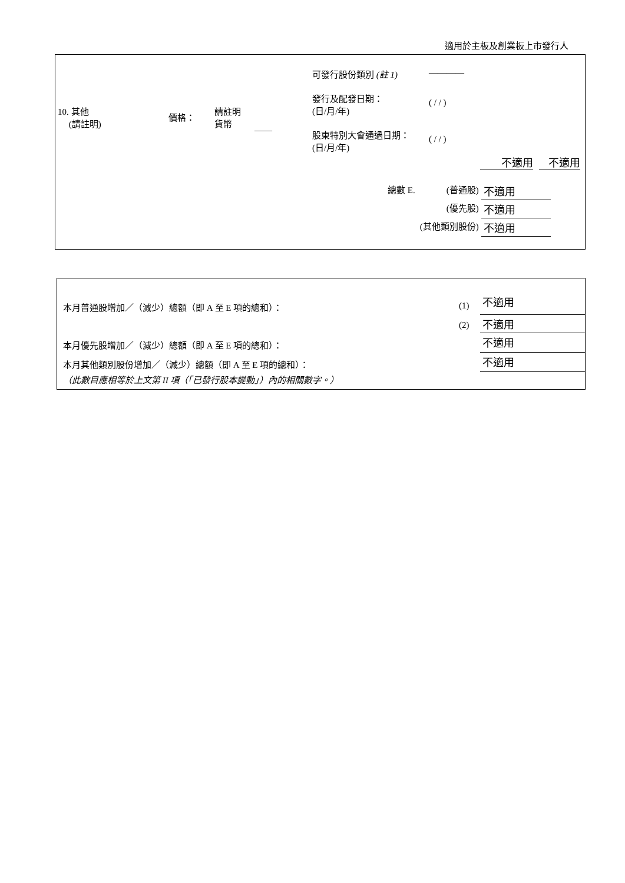適用於主板及創業板上市發行人
| 10. 其他 (請註明) | 價格： | 請註明 貨幣 | —— | 可發行股份類別 (註 1) | ———— |
| | | | | 發行及配發日期： (日/月/年) | ( / / ) |
| | | | | 股東特別大會通過日期： (日/月/年) | ( / / ) |
不適用 不適用
| 總數 E. | (普通股) | 不適用 |
| | (優先股) | 不適用 |
| | (其他類別股份) | 不適用 |
| 本月普通股增加／（減少）總額（即 A 至 E 項的總和）： | (1) | 不適用 |
| | (2) | 不適用 |
| 本月優先股增加／（減少）總額（即 A 至 E 項的總和）： | | 不適用 |
| 本月其他類別股份增加／（減少）總額（即 A 至 E 項的總和）： | | 不適用 |
| （此數目應相等於上文第 II 項（「已發行股本變動」）內的相關數字。） | | |